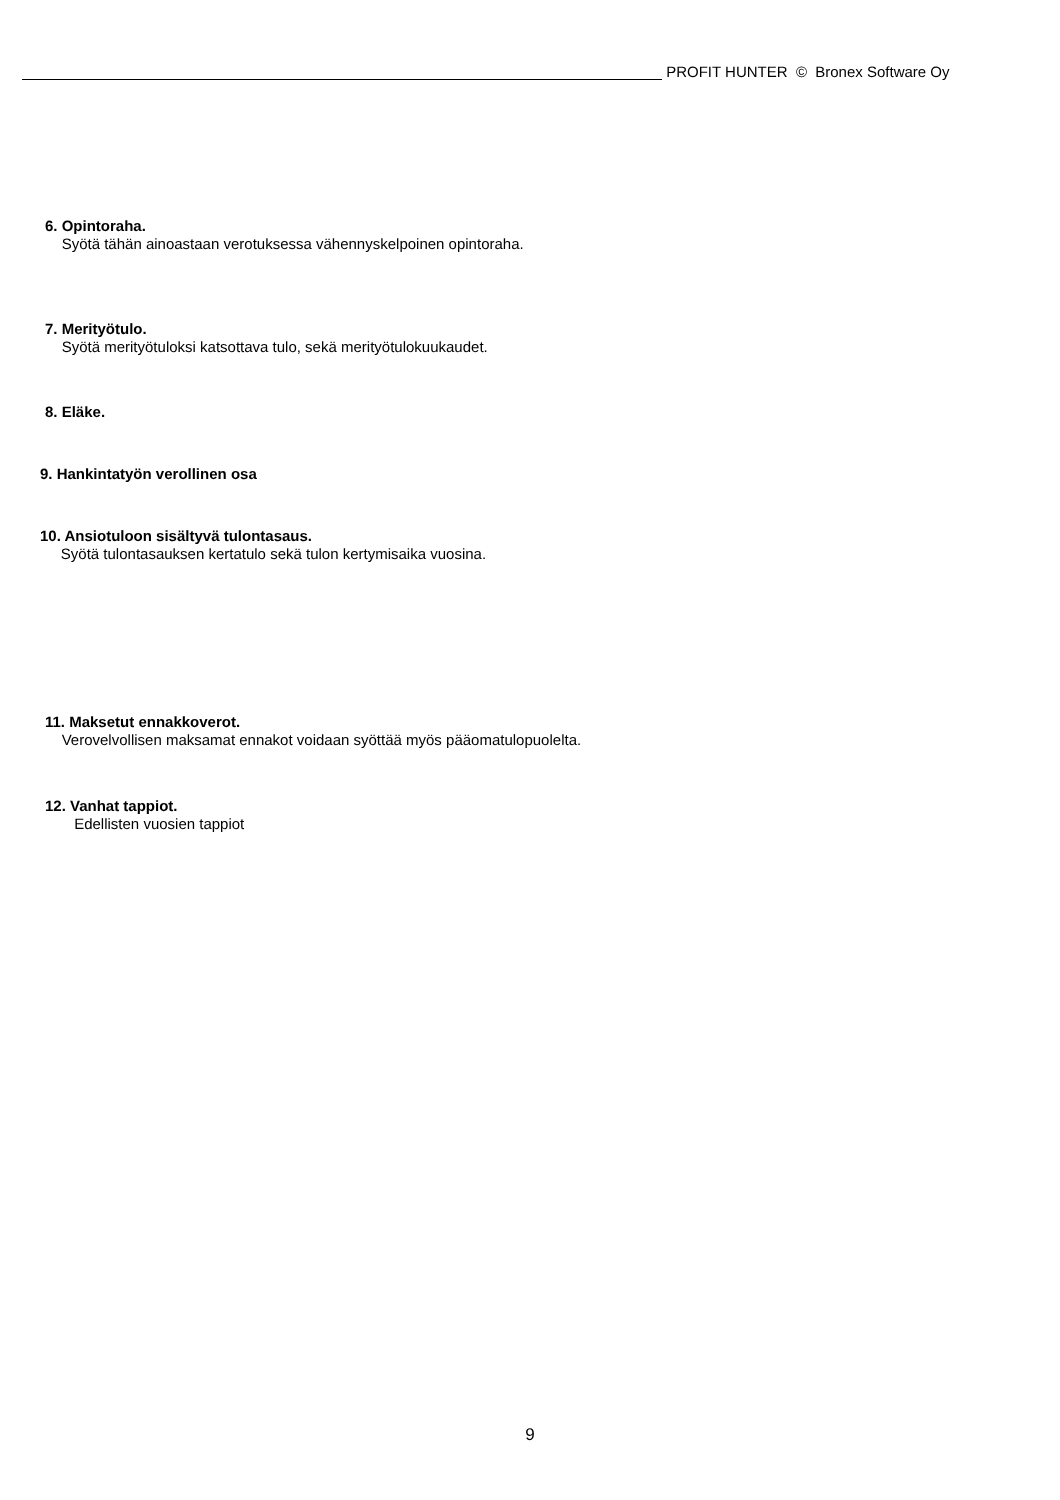PROFIT HUNTER © Bronex Software Oy
6. Opintoraha.
Syötä tähän ainoastaan verotuksessa vähennyskelpoinen opintoraha.
7. Merityötulo.
Syötä merityötuloksi katsottava tulo, sekä merityötulokuukaudet.
8. Eläke.
9. Hankintatyön verollinen osa
10. Ansiotuloon sisältyvä tulontasaus.
Syötä tulontasauksen kertatulo sekä tulon kertymisaika vuosina.
11. Maksetut ennakkoverot.
Verovelvollisen maksamat ennakot voidaan syöttää myös pääomatulopuolelta.
12. Vanhat tappiot.
Edellisten vuosien tappiot
9